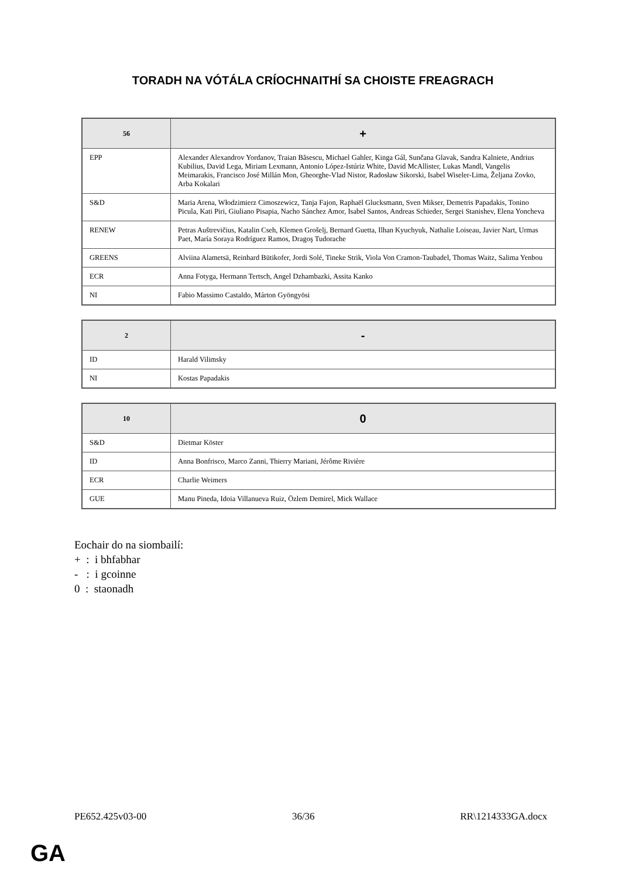TORADH NA VÓTÁLA CRÍOCHNAITHÍ SA CHOISTE FREAGRACH
| 56 | + |
| --- | --- |
| EPP | Alexander Alexandrov Yordanov, Traian Băsescu, Michael Gahler, Kinga Gál, Sunčana Glavak, Sandra Kalniete, Andrius Kubilius, David Lega, Miriam Lexmann, Antonio López-Istúriz White, David McAllister, Lukas Mandl, Vangelis Meimarakis, Francisco José Millán Mon, Gheorghe-Vlad Nistor, Radosław Sikorski, Isabel Wiseler-Lima, Željana Zovko, Arba Kokalari |
| S&D | Maria Arena, Włodzimierz Cimoszewicz, Tanja Fajon, Raphaël Glucksmann, Sven Mikser, Demetris Papadakis, Tonino Picula, Kati Piri, Giuliano Pisapia, Nacho Sánchez Amor, Isabel Santos, Andreas Schieder, Sergei Stanishev, Elena Yoncheva |
| RENEW | Petras Auštrevičius, Katalin Cseh, Klemen Grošelj, Bernard Guetta, Ilhan Kyuchyuk, Nathalie Loiseau, Javier Nart, Urmas Paet, María Soraya Rodríguez Ramos, Dragoş Tudorache |
| GREENS | Alviina Alametsä, Reinhard Bütikofer, Jordi Solé, Tineke Strik, Viola Von Cramon-Taubadel, Thomas Waitz, Salima Yenbou |
| ECR | Anna Fotyga, Hermann Tertsch, Angel Dzhambazki, Assita Kanko |
| NI | Fabio Massimo Castaldo, Márton Gyöngyösi |
| 2 | - |
| --- | --- |
| ID | Harald Vilimsky |
| NI | Kostas Papadakis |
| 10 | 0 |
| --- | --- |
| S&D | Dietmar Köster |
| ID | Anna Bonfrisco, Marco Zanni, Thierry Mariani, Jérôme Rivière |
| ECR | Charlie Weimers |
| GUE | Manu Pineda, Idoia Villanueva Ruiz, Özlem Demirel, Mick Wallace |
Eochair do na siombailí:
+ : i bhfabhar
- : i gcoinne
0 : staonadh
PE652.425v03-00 36/36 RR\1214333GA.docx
GA